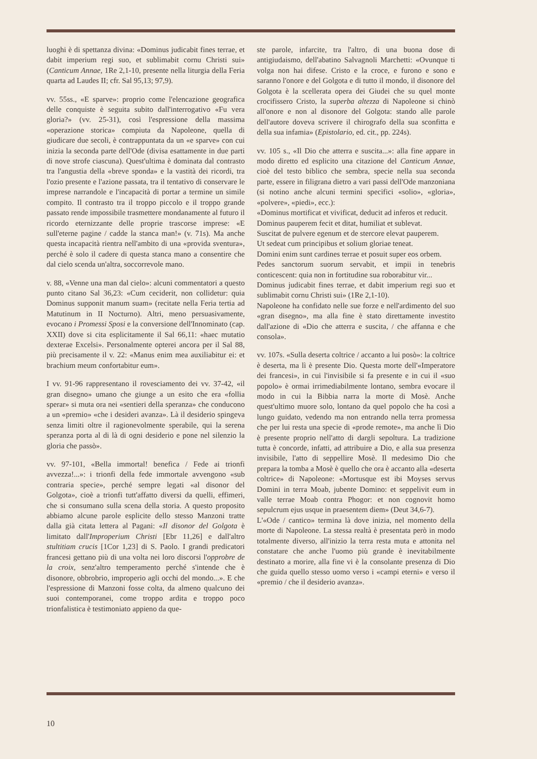luoghi è di spettanza divina: «Dominus judicabit fines terrae, et dabit imperium regi suo, et sublimabit cornu Christi sui» (Canticum Annae, 1Re 2,1-10, presente nella liturgia della Feria quarta ad Laudes II; cfr. Sal 95,13; 97,9).
vv. 55ss., «E sparve»: proprio come l'elencazione geografica delle conquiste è seguita subito dall'interrogativo «Fu vera gloria?» (vv. 25-31), così l'espressione della massima «operazione storica» compiuta da Napoleone, quella di giudicare due secoli, è contrappuntata da un «e sparve» con cui inizia la seconda parte dell'Ode (divisa esattamente in due parti di nove strofe ciascuna). Quest'ultima è dominata dal contrasto tra l'angustia della «breve sponda» e la vastità dei ricordi, tra l'ozio presente e l'azione passata, tra il tentativo di conservare le imprese narrandole e l'incapacità di portar a termine un simile compito. Il contrasto tra il troppo piccolo e il troppo grande passato rende impossibile trasmettere mondanamente al futuro il ricordo eternizzante delle proprie trascorse imprese: «E sull'eterne pagine / cadde la stanca man!» (v. 71s). Ma anche questa incapacità rientra nell'ambito di una «provida sventura», perché è solo il cadere di questa stanca mano a consentire che dal cielo scenda un'altra, soccorrevole mano.
v. 88, «Venne una man dal cielo»: alcuni commentatori a questo punto citano Sal 36,23: «Cum ceciderit, non collidetur: quia Dominus supponit manum suam» (recitate nella Feria tertia ad Matutinum in II Nocturno). Altri, meno persuasivamente, evocano i Promessi Sposi e la conversione dell'Innominato (cap. XXII) dove si cita esplicitamente il Sal 66,11: «haec mutatio dexterae Excelsi». Personalmente opterei ancora per il Sal 88, più precisamente il v. 22: «Manus enim mea auxiliabitur ei: et brachium meum confortabitur eum».
I vv. 91-96 rappresentano il rovesciamento dei vv. 37-42, «il gran disegno» umano che giunge a un esito che era «follia sperar» si muta ora nei «sentieri della speranza» che conducono a un «premio» «che i desideri avanza». Là il desiderio spingeva senza limiti oltre il ragionevolmente sperabile, qui la serena speranza porta al di là di ogni desiderio e pone nel silenzio la gloria che passò».
vv. 97-101, «Bella immortal! benefica / Fede ai trionfi avvezza!...»: i trionfi della fede immortale avvengono «sub contraria specie», perché sempre legati «al disonor del Golgota», cioè a trionfi tutt'affatto diversi da quelli, effimeri, che si consumano sulla scena della storia. A questo proposito abbiamo alcune parole esplicite dello stesso Manzoni tratte dalla già citata lettera al Pagani: «Il disonor del Golgota è limitato dall'Improperium Christi [Ebr 11,26] e dall'altro stultitiam crucis [1Cor 1,23] di S. Paolo. I grandi predicatori francesi gettano più di una volta nei loro discorsi l'opprobre de la croix, senz'altro temperamento perché s'intende che è disonore, obbrobrio, improperio agli occhi del mondo...». E che l'espressione di Manzoni fosse colta, da almeno qualcuno dei suoi contemporanei, come troppo ardita e troppo poco trionfalistica è testimoniato appieno da que-
ste parole, infarcite, tra l'altro, di una buona dose di antigiudaismo, dell'abatino Salvagnoli Marchetti: «Ovunque ti volga non hai difese. Cristo e la croce, e furono e sono e saranno l'onore e del Golgota e di tutto il mondo, il disonore del Golgota è la scellerata opera dei Giudei che su quel monte crocifissero Cristo, la superba altezza di Napoleone si chinò all'onore e non al disonore del Golgota: stando alle parole dell'autore doveva scrivere il chirografo della sua sconfitta e della sua infamia» (Epistolario, ed. cit., pp. 224s).
vv. 105 s., «Il Dio che atterra e suscita...»: alla fine appare in modo diretto ed esplicito una citazione del Canticum Annae, cioè del testo biblico che sembra, specie nella sua seconda parte, essere in filigrana dietro a vari passi dell'Ode manzoniana (si notino anche alcuni termini specifici «solio», «gloria», «polvere», «piedi», ecc.):
«Dominus mortificat et vivificat, deducit ad inferos et reducit.
Dominus pauperem fecit et ditat, humiliat et sublevat.
Suscitat de pulvere egenum et de stercore elevat pauperem.
Ut sedeat cum principibus et solium gloriae teneat.
Domini enim sunt cardines terrae et posuit super eos orbem.
Pedes sanctorum suorum servabit, et impii in tenebris conticescent: quia non in fortitudine sua roborabitur vir...
Dominus judicabit fines terrae, et dabit imperium regi suo et sublimabit cornu Christi sui» (1Re 2,1-10).
Napoleone ha confidato nelle sue forze e nell'ardimento del suo «gran disegno», ma alla fine è stato direttamente investito dall'azione di «Dio che atterra e suscita, / che affanna e che consola».
vv. 107s. «Sulla deserta coltrice / accanto a lui posò»: la coltrice è deserta, ma lì è presente Dio. Questa morte dell'«Imperatore dei francesi», in cui l'invisibile si fa presente e in cui il «suo popolo» è ormai irrimediabilmente lontano, sembra evocare il modo in cui la Bibbia narra la morte di Mosè. Anche quest'ultimo muore solo, lontano da quel popolo che ha così a lungo guidato, vedendo ma non entrando nella terra promessa che per lui resta una specie di «prode remote», ma anche lì Dio è presente proprio nell'atto di dargli sepoltura. La tradizione tutta è concorde, infatti, ad attribuire a Dio, e alla sua presenza invisibile, l'atto di seppellire Mosè. Il medesimo Dio che prepara la tomba a Mosè è quello che ora è accanto alla «deserta coltrice» di Napoleone: «Mortusque est ibi Moyses servus Domini in terra Moab, jubente Domino: et seppelivit eum in valle terrae Moab contra Phogor: et non cognovit homo sepulcrum ejus usque in praesentem diem» (Deut 34,6-7).
L'«Ode / cantico» termina là dove inizia, nel momento della morte di Napoleone. La stessa realtà è presentata però in modo totalmente diverso, all'inizio la terra resta muta e attonita nel constatare che anche l'uomo più grande è inevitabilmente destinato a morire, alla fine vi è la consolante presenza di Dio che guida quello stesso uomo verso i «campi eterni» e verso il «premio / che il desiderio avanza».
10